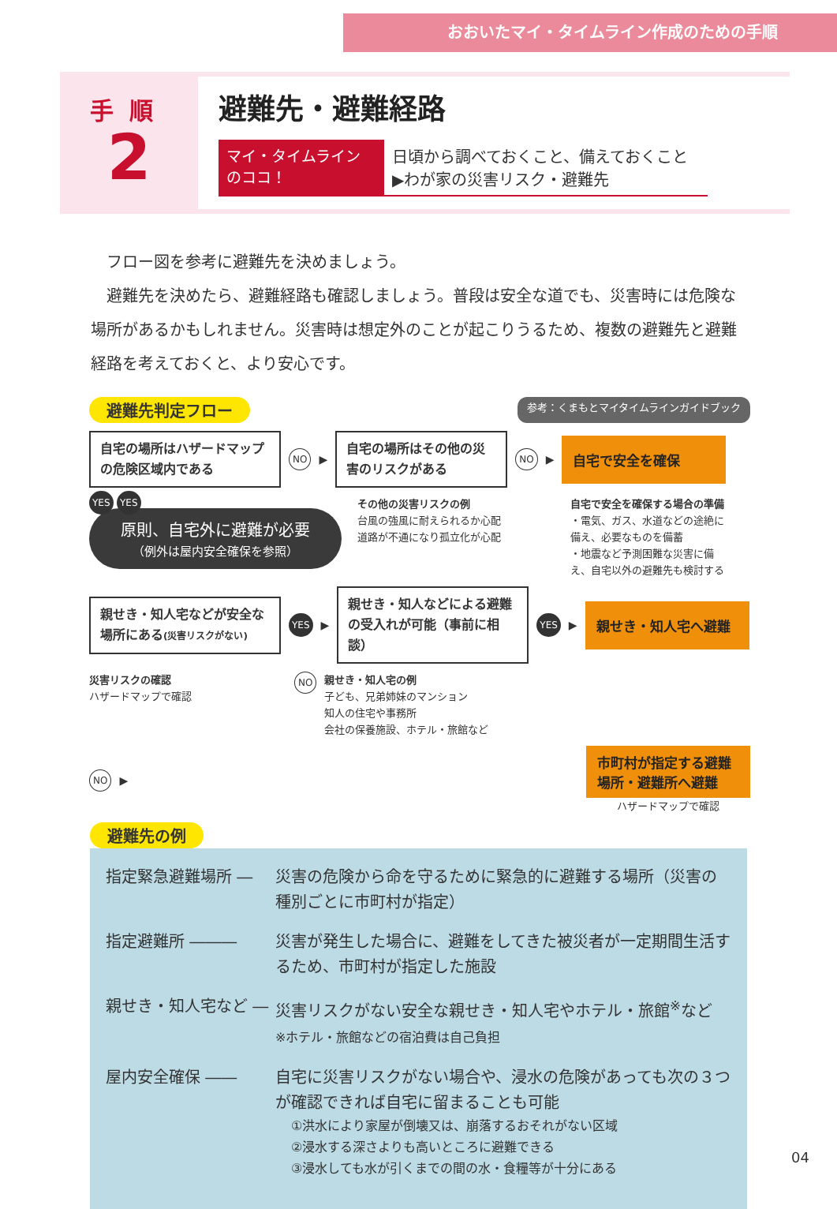おおいたマイ・タイムライン作成のための手順
手順
2
避難先・避難経路
マイ・タイムライン のココ！
日頃から調べておくこと、備えておくこと
▶わが家の災害リスク・避難先
　フロー図を参考に避難先を決めましょう。
　避難先を決めたら、避難経路も確認しましょう。普段は安全な道でも、災害時には危険な場所があるかもしれません。災害時は想定外のことが起こりうるため、複数の避難先と避難経路を考えておくと、より安心です。
避難先判定フロー 参考：くまもとマイタイムラインガイドブック
自宅の場所はハザードマップの危険区域内である
NO ▶
自宅の場所はその他の災害のリスクがある
NO ▶
自宅で安全を確保
YES YES
原則、自宅外に避難が必要
（例外は屋内安全確保を参照）
その他の災害リスクの例
台風の強風に耐えられるか心配
道路が不通になり孤立化が心配
自宅で安全を確保する場合の準備
・電気、ガス、水道などの途絶に備え、必要なものを備蓄
・地震など予測困難な災害に備え、自宅以外の避難先も検討する
親せき・知人宅などが安全な場所にある(災害リスクがない)
YES ▶
親せき・知人などによる避難の受入れが可能（事前に相談）
YES ▶
親せき・知人宅へ避難
災害リスクの確認
ハザードマップで確認
NO
親せき・知人宅の例
子ども、兄弟姉妹のマンション
知人の住宅や事務所
会社の保養施設、ホテル・旅館など
NO ▶
市町村が指定する避難場所・避難所へ避難
ハザードマップで確認
避難先の例
指定緊急避難場所 ― 災害の危険から命を守るために緊急的に避難する場所（災害の種別ごとに市町村が指定）
指定避難所 ――― 災害が発生した場合に、避難をしてきた被災者が一定期間生活するため、市町村が指定した施設
親せき・知人宅など ― 災害リスクがない安全な親せき・知人宅やホテル・旅館<sup>※</sup>など　※ホテル・旅館などの宿泊費は自己負担
屋内安全確保 ―― 自宅に災害リスクがない場合や、浸水の危険があっても次の３つが確認できれば自宅に留まることも可能
①洪水により家屋が倒壊又は、崩落するおそれがない区域
②浸水する深さよりも高いところに避難できる
③浸水しても水が引くまでの間の水・食糧等が十分にある
04